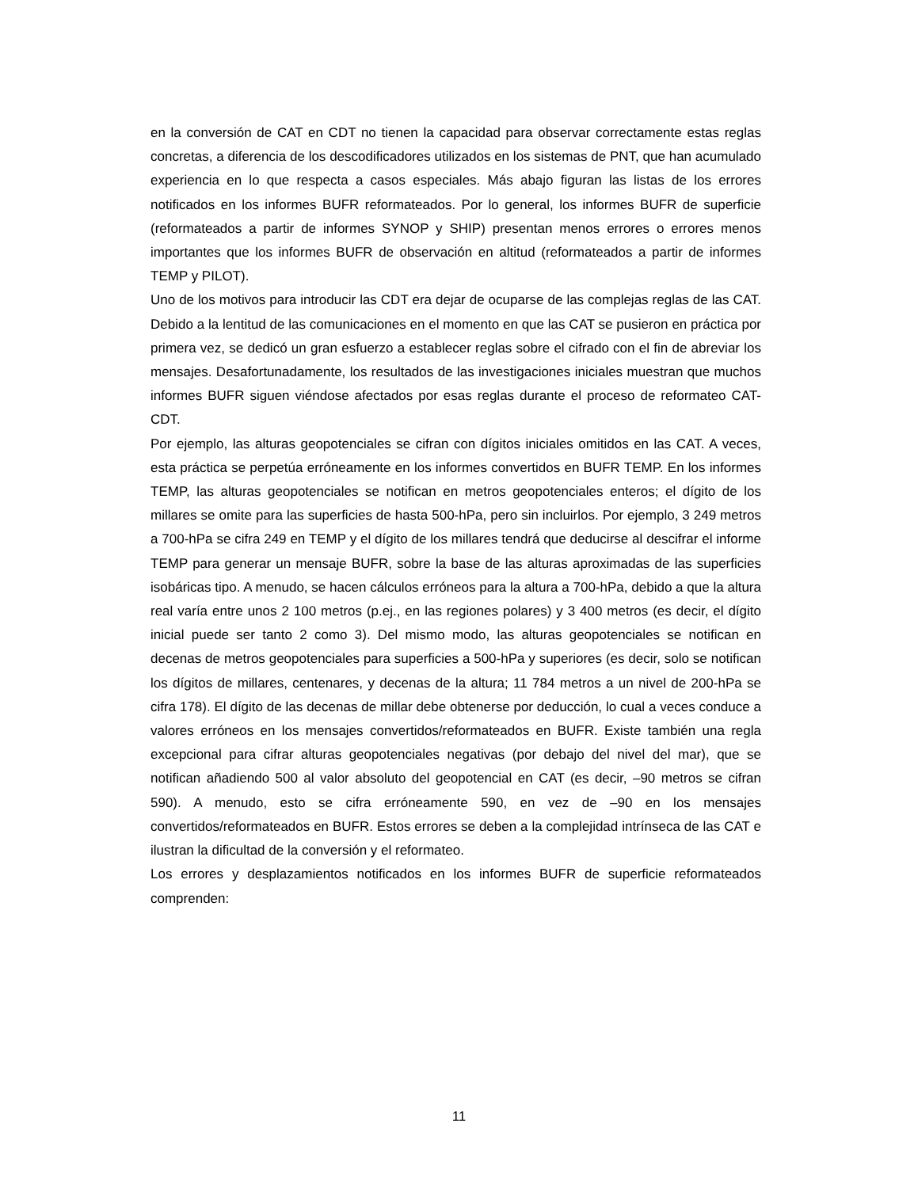en la conversión de CAT en CDT no tienen la capacidad para observar correctamente estas reglas concretas, a diferencia de los descodificadores utilizados en los sistemas de PNT, que han acumulado experiencia en lo que respecta a casos especiales. Más abajo figuran las listas de los errores notificados en los informes BUFR reformateados. Por lo general, los informes BUFR de superficie (reformateados a partir de informes SYNOP y SHIP) presentan menos errores o errores menos importantes que los informes BUFR de observación en altitud (reformateados a partir de informes TEMP y PILOT).
Uno de los motivos para introducir las CDT era dejar de ocuparse de las complejas reglas de las CAT. Debido a la lentitud de las comunicaciones en el momento en que las CAT se pusieron en práctica por primera vez, se dedicó un gran esfuerzo a establecer reglas sobre el cifrado con el fin de abreviar los mensajes. Desafortunadamente, los resultados de las investigaciones iniciales muestran que muchos informes BUFR siguen viéndose afectados por esas reglas durante el proceso de reformateo CAT-CDT.
Por ejemplo, las alturas geopotenciales se cifran con dígitos iniciales omitidos en las CAT. A veces, esta práctica se perpetúa erróneamente en los informes convertidos en BUFR TEMP. En los informes TEMP, las alturas geopotenciales se notifican en metros geopotenciales enteros; el dígito de los millares se omite para las superficies de hasta 500-hPa, pero sin incluirlos. Por ejemplo, 3 249 metros a 700-hPa se cifra 249 en TEMP y el dígito de los millares tendrá que deducirse al descifrar el informe TEMP para generar un mensaje BUFR, sobre la base de las alturas aproximadas de las superficies isobáricas tipo. A menudo, se hacen cálculos erróneos para la altura a 700-hPa, debido a que la altura real varía entre unos 2 100 metros (p.ej., en las regiones polares) y 3 400 metros (es decir, el dígito inicial puede ser tanto 2 como 3). Del mismo modo, las alturas geopotenciales se notifican en decenas de metros geopotenciales para superficies a 500-hPa y superiores (es decir, solo se notifican los dígitos de millares, centenares, y decenas de la altura; 11 784 metros a un nivel de 200-hPa se cifra 178). El dígito de las decenas de millar debe obtenerse por deducción, lo cual a veces conduce a valores erróneos en los mensajes convertidos/reformateados en BUFR. Existe también una regla excepcional para cifrar alturas geopotenciales negativas (por debajo del nivel del mar), que se notifican añadiendo 500 al valor absoluto del geopotencial en CAT (es decir, –90 metros se cifran 590). A menudo, esto se cifra erróneamente 590, en vez de –90 en los mensajes convertidos/reformateados en BUFR. Estos errores se deben a la complejidad intrínseca de las CAT e ilustran la dificultad de la conversión y el reformateo.
Los errores y desplazamientos notificados en los informes BUFR de superficie reformateados comprenden:
11